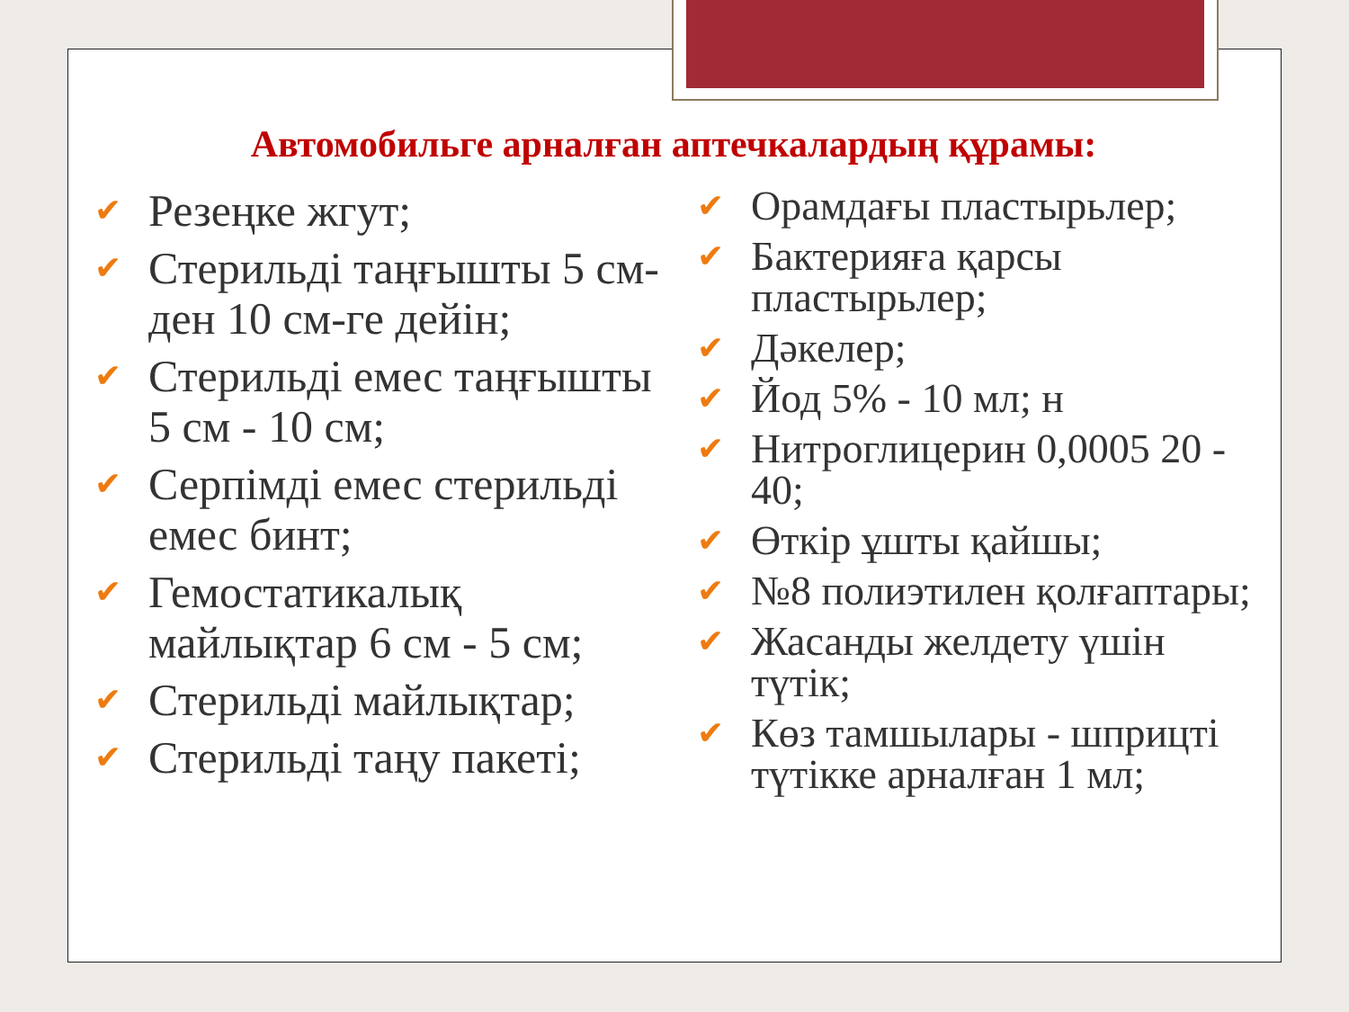Автомобильге арналған аптечкалардың құрамы:
✔ Резеңке жгут;
✔ Стерильді таңғышты 5 см-ден 10 см-ге дейін;
✔ Стерильді емес таңғышты 5 см - 10 см;
✔ Серпімді емес стерильді емес бинт;
✔ Гемостатикалық майлықтар 6 см - 5 см;
✔ Стерильді майлықтар;
✔ Стерильді таңу пакеті;
✔ Орамдағы пластырьлер;
✔ Бактерияға қарсы пластырьлер;
✔ Дәкелер;
✔ Йод 5% - 10 мл; н
✔ Нитроглицерин 0,0005 20 - 40;
✔ Өткір ұшты қайшы;
✔ №8 полиэтилен қолғаптары;
✔ Жасанды желдету үшін түтік;
✔ Көз тамшылары - шприцті түтікке арналған 1 мл;